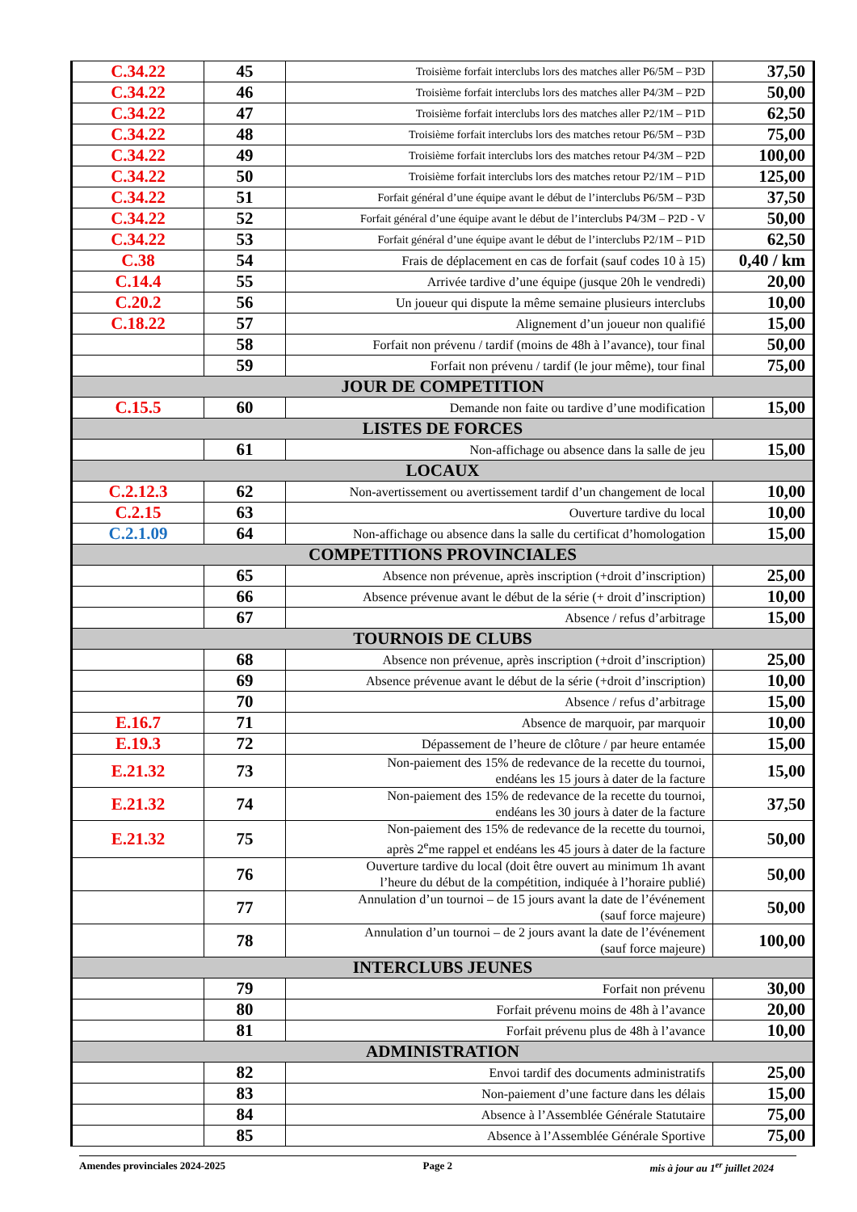| C.34.22 | 45 | Troisième forfait interclubs lors des matches aller P6/5M – P3D | 37,50 |
| C.34.22 | 46 | Troisième forfait interclubs lors des matches aller P4/3M – P2D | 50,00 |
| C.34.22 | 47 | Troisième forfait interclubs lors des matches aller P2/1M – P1D | 62,50 |
| C.34.22 | 48 | Troisième forfait interclubs lors des matches retour P6/5M – P3D | 75,00 |
| C.34.22 | 49 | Troisième forfait interclubs lors des matches retour P4/3M – P2D | 100,00 |
| C.34.22 | 50 | Troisième forfait interclubs lors des matches retour P2/1M – P1D | 125,00 |
| C.34.22 | 51 | Forfait général d’une équipe avant le début de l’interclubs P6/5M – P3D | 37,50 |
| C.34.22 | 52 | Forfait général d’une équipe avant le début de l’interclubs P4/3M – P2D - V | 50,00 |
| C.34.22 | 53 | Forfait général d’une équipe avant le début de l’interclubs P2/1M – P1D | 62,50 |
| C.38 | 54 | Frais de déplacement en cas de forfait (sauf codes 10 à 15) | 0,40 / km |
| C.14.4 | 55 | Arrivée tardive d’une équipe (jusque 20h le vendredi) | 20,00 |
| C.20.2 | 56 | Un joueur qui dispute la même semaine plusieurs interclubs | 10,00 |
| C.18.22 | 57 | Alignement d’un joueur non qualifié | 15,00 |
| | 58 | Forfait non prévenu / tardif (moins de 48h à l’avance), tour final | 50,00 |
| | 59 | Forfait non prévenu / tardif (le jour même), tour final | 75,00 |
| JOUR DE COMPETITION | | | |
| C.15.5 | 60 | Demande non faite ou tardive d’une modification | 15,00 |
| LISTES DE FORCES | | | |
| | 61 | Non-affichage ou absence dans la salle de jeu | 15,00 |
| LOCAUX | | | |
| C.2.12.3 | 62 | Non-avertissement ou avertissement tardif d’un changement de local | 10,00 |
| C.2.15 | 63 | Ouverture tardive du local | 10,00 |
| C.2.1.09 | 64 | Non-affichage ou absence dans la salle du certificat d’homologation | 15,00 |
| COMPETITIONS PROVINCIALES | | | |
| | 65 | Absence non prévenue, après inscription (+droit d’inscription) | 25,00 |
| | 66 | Absence prévenue avant le début de la série (+ droit d’inscription) | 10,00 |
| | 67 | Absence / refus d’arbitrage | 15,00 |
| TOURNOIS DE CLUBS | | | |
| | 68 | Absence non prévenue, après inscription (+droit d’inscription) | 25,00 |
| | 69 | Absence prévenue avant le début de la série (+droit d’inscription) | 10,00 |
| | 70 | Absence / refus d’arbitrage | 15,00 |
| E.16.7 | 71 | Absence de marquoir, par marquoir | 10,00 |
| E.19.3 | 72 | Dépassement de l’heure de clôture / par heure entamée | 15,00 |
| E.21.32 | 73 | Non-paiement des 15% de redevance de la recette du tournoi, endéans les 15 jours à dater de la facture | 15,00 |
| E.21.32 | 74 | Non-paiement des 15% de redevance de la recette du tournoi, endéans les 30 jours à dater de la facture | 37,50 |
| E.21.32 | 75 | Non-paiement des 15% de redevance de la recette du tournoi, après 2<sup>e</sup>me rappel et endéans les 45 jours à dater de la facture | 50,00 |
| | 76 | Ouverture tardive du local (doit être ouvert au minimum 1h avant l’heure du début de la compétition, indiquée à l’horaire publié) | 50,00 |
| | 77 | Annulation d’un tournoi – de 15 jours avant la date de l’événement (sauf force majeure) | 50,00 |
| | 78 | Annulation d’un tournoi – de 2 jours avant la date de l’événement (sauf force majeure) | 100,00 |
| INTERCLUBS JEUNES | | | |
| | 79 | Forfait non prévenu | 30,00 |
| | 80 | Forfait prévenu moins de 48h à l’avance | 20,00 |
| | 81 | Forfait prévenu plus de 48h à l’avance | 10,00 |
| ADMINISTRATION | | | |
| | 82 | Envoi tardif des documents administratifs | 25,00 |
| | 83 | Non-paiement d’une facture dans les délais | 15,00 |
| | 84 | Absence à l’Assemblée Générale Statutaire | 75,00 |
| | 85 | Absence à l’Assemblée Générale Sportive | 75,00 |
Amendes provinciales 2024-2025 Page 2 mis à jour au 1<sup>er</sup> juillet 2024